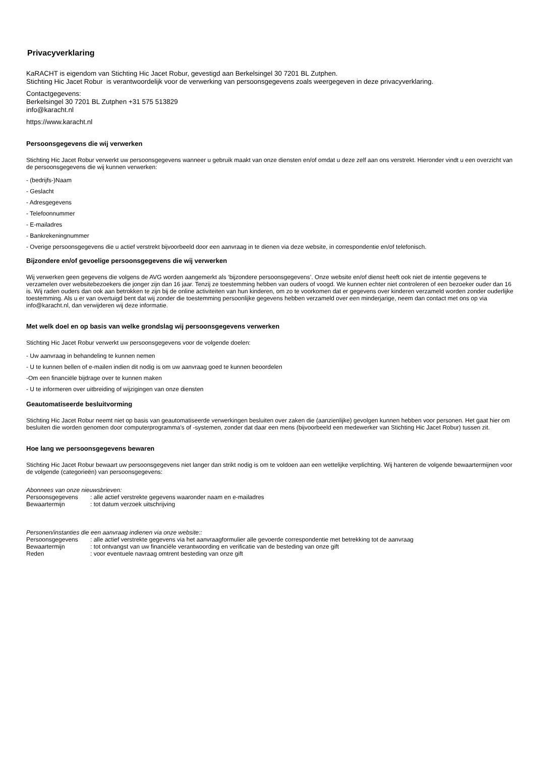Privacyverklaring
KaRACHT is eigendom van Stichting Hic Jacet Robur, gevestigd aan Berkelsingel 30 7201 BL Zutphen.
Stichting Hic Jacet Robur is verantwoordelijk voor de verwerking van persoonsgegevens zoals weergegeven in deze privacyverklaring.
Contactgegevens:
Berkelsingel 30 7201 BL Zutphen +31 575 513829
info@karacht.nl
https://www.karacht.nl
Persoonsgegevens die wij verwerken
Stichting Hic Jacet Robur verwerkt uw persoonsgegevens wanneer u gebruik maakt van onze diensten en/of omdat u deze zelf aan ons verstrekt. Hieronder vindt u een overzicht van de persoonsgegevens die wij kunnen verwerken:
- (bedrijfs-)Naam
- Geslacht
- Adresgegevens
- Telefoonnummer
- E-mailadres
- Bankrekeningnummer
- Overige persoonsgegevens die u actief verstrekt bijvoorbeeld door een aanvraag in te dienen via deze website, in correspondentie en/of telefonisch.
Bijzondere en/of gevoelige persoonsgegevens die wij verwerken
Wij verwerken geen gegevens die volgens de AVG worden aangemerkt als ‘bijzondere persoonsgegevens’. Onze website en/of dienst heeft ook niet de intentie gegevens te verzamelen over websitebezoekers die jonger zijn dan 16 jaar. Tenzij ze toestemming hebben van ouders of voogd. We kunnen echter niet controleren of een bezoeker ouder dan 16 is. Wij raden ouders dan ook aan betrokken te zijn bij de online activiteiten van hun kinderen, om zo te voorkomen dat er gegevens over kinderen verzameld worden zonder ouderlijke toestemming. Als u er van overtuigd bent dat wij zonder die toestemming persoonlijke gegevens hebben verzameld over een minderjarige, neem dan contact met ons op via info@karacht.nl, dan verwijderen wij deze informatie.
Met welk doel en op basis van welke grondslag wij persoonsgegevens verwerken
Stichting Hic Jacet Robur verwerkt uw persoonsgegevens voor de volgende doelen:
- Uw aanvraag in behandeling te kunnen nemen
- U te kunnen bellen of e-mailen indien dit nodig is om uw aanvraag goed te kunnen beoordelen
-Om een financiële bijdrage over te kunnen maken
- U te informeren over uitbreiding of wijzigingen van onze diensten
Geautomatiseerde besluitvorming
Stichting Hic Jacet Robur neemt niet op basis van geautomatiseerde verwerkingen besluiten over zaken die (aanzienlijke) gevolgen kunnen hebben voor personen. Het gaat hier om besluiten die worden genomen door computerprogramma's of -systemen, zonder dat daar een mens (bijvoorbeeld een medewerker van Stichting Hic Jacet Robur) tussen zit.
Hoe lang we persoonsgegevens bewaren
Stichting Hic Jacet Robur bewaart uw persoonsgegevens niet langer dan strikt nodig is om te voldoen aan een wettelijke verplichting. Wij hanteren de volgende bewaartermijnen voor de volgende (categorieën) van persoonsgegevens:
Abonnees van onze nieuwsbrieven:
Persoonsgegevens : alle actief verstrekte gegevens waaronder naam en e-mailadres
Bewaartermijn : tot datum verzoek uitschrijving
Personen/instanties die een aanvraag indienen via onze website::
Persoonsgegevens : alle actief verstrekte gegevens via het aanvraagformulier alle gevoerde correspondentie met betrekking tot de aanvraag
Bewaartermijn : tot ontvangst van uw financiële verantwoording en verificatie van de besteding van onze gift
Reden : voor eventuele navraag omtrent besteding van onze gift